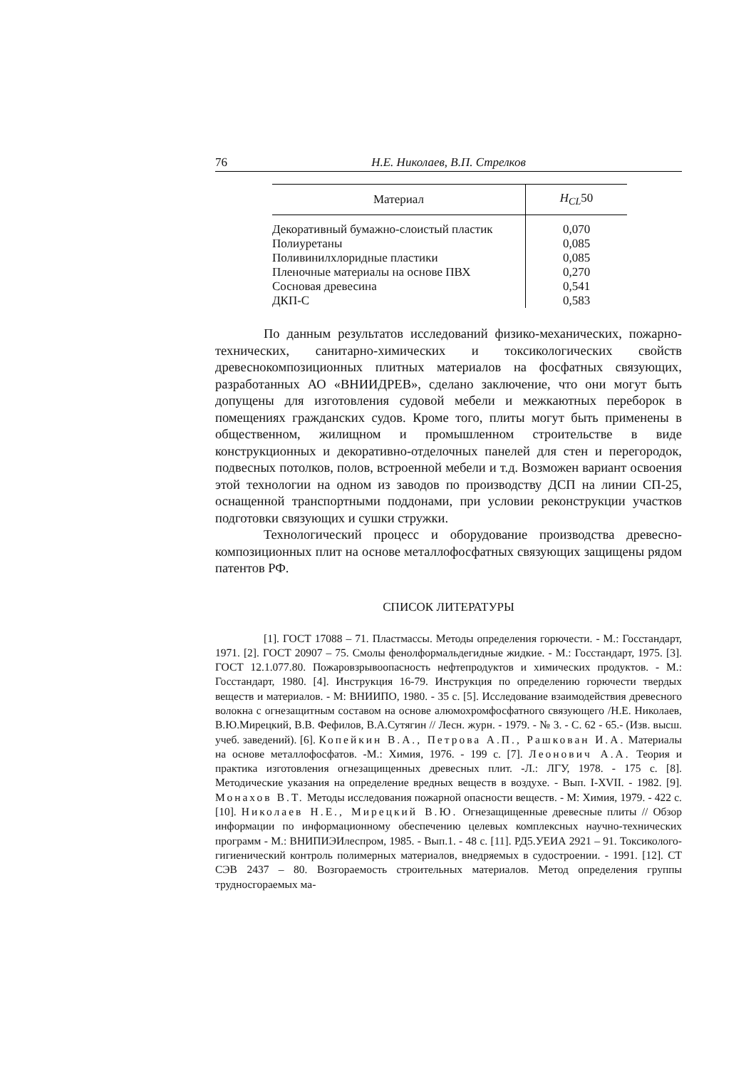76 Н.Е. Николаев, В.П. Стрелков
| Материал | H<sub>CL</sub> 50 |
| --- | --- |
| Декоративный бумажно-слоистый пластик | 0,070 |
| Полиуретаны | 0,085 |
| Поливинилхлоридные пластики | 0,085 |
| Пленочные материалы на основе ПВХ | 0,270 |
| Сосновая древесина | 0,541 |
| ДКП-С | 0,583 |
По данным результатов исследований физико-механических, пожарно-технических, санитарно-химических и токсикологических свойств древеснокомпозиционных плитных материалов на фосфатных связующих, разработанных АО «ВНИИДРЕВ», сделано заключение, что они могут быть допущены для изготовления судовой мебели и межкаютных переборок в помещениях гражданских судов. Кроме того, плиты могут быть применены в общественном, жилищном и промышленном строительстве в виде конструкционных и декоративно-отделочных панелей для стен и перегородок, подвесных потолков, полов, встроенной мебели и т.д. Возможен вариант освоения этой технологии на одном из заводов по производству ДСП на линии СП-25, оснащенной транспортными поддонами, при условии реконструкции участков подготовки связующих и сушки стружки.
Технологический процесс и оборудование производства древесно-композиционных плит на основе металлофосфатных связующих защищены рядом патентов РФ.
СПИСОК ЛИТЕРАТУРЫ
[1]. ГОСТ 17088 – 71. Пластмассы. Методы определения горючести. - М.: Госстандарт, 1971. [2]. ГОСТ 20907 – 75. Смолы фенолформальдегидные жидкие. - М.: Госстандарт, 1975. [3]. ГОСТ 12.1.077.80. Пожаровзрывоопасность нефтепродуктов и химических продуктов. - М.: Госстандарт, 1980. [4]. Инструкция 16-79. Инструкция по определению горючести твердых веществ и материалов. - М: ВНИИПО, 1980. - 35 с. [5]. Исследование взаимодействия древесного волокна с огнезащитным составом на основе алюмохромфосфатного связующего /Н.Е. Николаев, В.Ю.Мирецкий, В.В. Фефилов, В.А.Сутягин // Лесн. журн. - 1979. - № 3. - С. 62 - 65.- (Изв. высш. учеб. заведений). [6]. Копейкин В.А., Петрова А.П., Рашкован И.А. Материалы на основе металлофосфатов. -М.: Химия, 1976. - 199 с. [7]. Леонович А.А. Теория и практика изготовления огнезащищенных древесных плит. -Л.: ЛГУ, 1978. - 175 с. [8]. Методические указания на определение вредных веществ в воздухе. - Вып. I-XVII. - 1982. [9]. Монахов В.Т. Методы исследования пожарной опасности веществ. - М: Химия, 1979. - 422 с. [10]. Николаев Н.Е., Мирецкий В.Ю. Огнезащищенные древесные плиты // Обзор информации по информационному обеспечению целевых комплексных научно-технических программ - М.: ВНИПИЭИлеспром, 1985. - Вып.1. - 48 с. [11]. РД5.УЕИА 2921 – 91. Токсиколого-гигиенический контроль полимерных материалов, внедряемых в судостроении. - 1991. [12]. СТ СЭВ 2437 – 80. Возгораемость строительных материалов. Метод определения группы трудносгораемых ма-